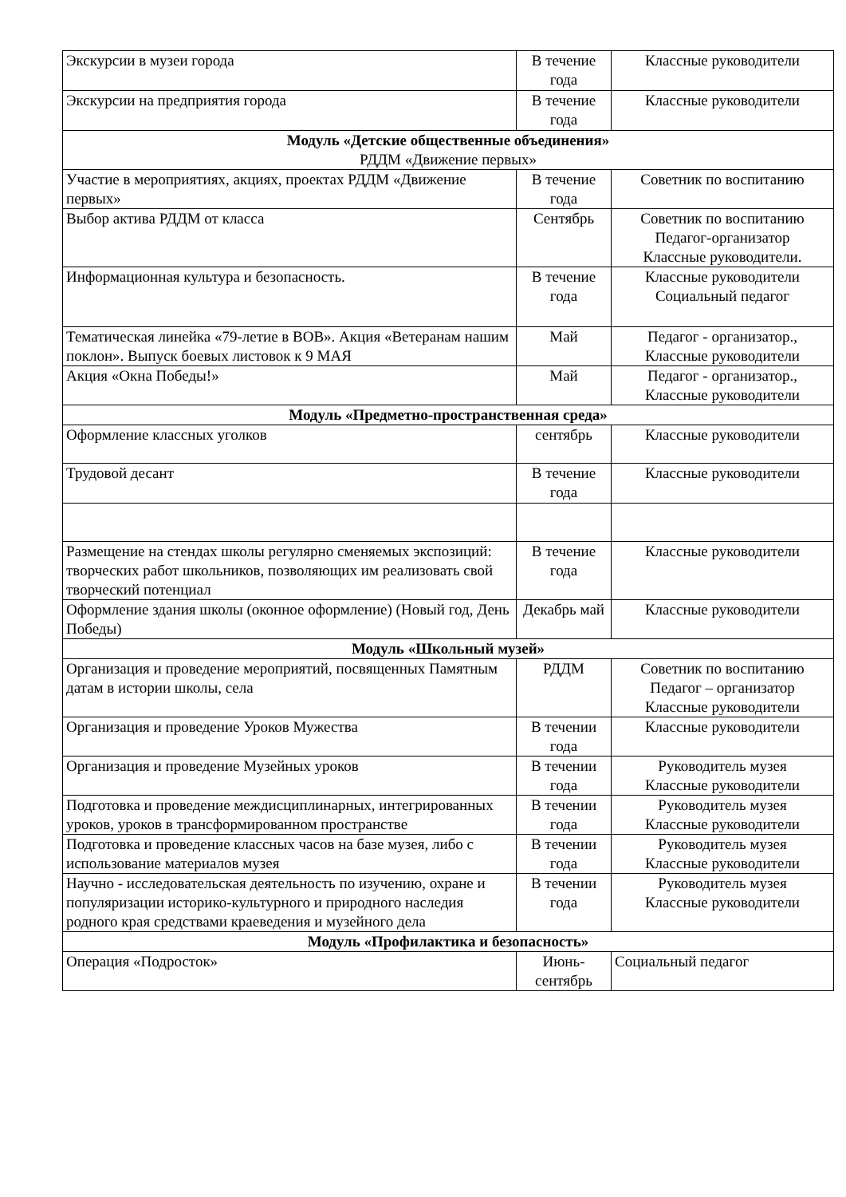| Экскурсии в музеи города | В течение года | Классные руководители |
| Экскурсии на предприятия города | В течение года | Классные руководители |
| Модуль «Детские общественные объединения» РДДМ «Движение первых» | | |
| Участие в мероприятиях, акциях, проектах РДДМ «Движение первых» | В течение года | Советник по воспитанию |
| Выбор актива РДДМ от класса | Сентябрь | Советник по воспитанию Педагог-организатор Классные руководители. |
| Информационная культура и безопасность. | В течение года | Классные руководители Социальный педагог |
| Тематическая линейка «79-летие в ВОВ». Акция «Ветеранам нашим поклон». Выпуск боевых листовок к 9 МАЯ | Май | Педагог - организатор., Классные руководители |
| Акция «Окна Победы!» | Май | Педагог - организатор., Классные руководители |
| Модуль «Предметно-пространственная среда» | | |
| Оформление классных уголков | сентябрь | Классные руководители |
| Трудовой десант | В течение года | Классные руководители |
| Размещение на стендах школы регулярно сменяемых экспозиций: творческих работ школьников, позволяющих им реализовать свой творческий потенциал | В течение года | Классные руководители |
| Оформление здания школы (оконное оформление) (Новый год, День Победы) | Декабрь май | Классные руководители |
| Модуль «Школьный музей» | | |
| Организация и проведение мероприятий, посвященных Памятным датам в истории школы, села | РДДМ | Советник по воспитанию Педагог – организатор Классные руководители |
| Организация и проведение Уроков Мужества | В течении года | Классные руководители |
| Организация и проведение Музейных уроков | В течении года | Руководитель музея Классные руководители |
| Подготовка и проведение междисциплинарных, интегрированных уроков, уроков в трансформированном пространстве | В течении года | Руководитель музея Классные руководители |
| Подготовка и проведение классных часов на базе музея, либо с использование материалов музея | В течении года | Руководитель музея Классные руководители |
| Научно - исследовательская деятельность по изучению, охране и популяризации историко-культурного и природного наследия родного края средствами краеведения и музейного дела | В течении года | Руководитель музея Классные руководители |
| Модуль «Профилактика и безопасность» | | |
| Операция «Подросток» | Июнь-сентябрь | Социальный педагог |